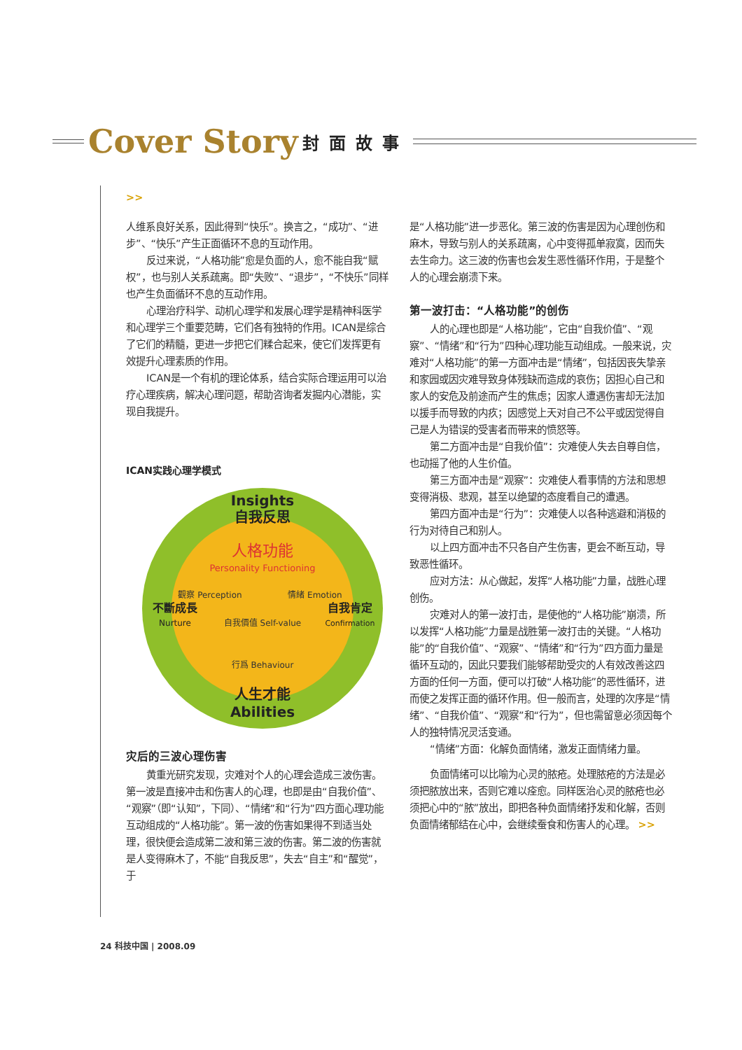Cover Story 封面故事
>>
人维系良好关系，因此得到“快乐”。换言之，“成功”、“进步”、“快乐”产生正面循环不息的互动作用。
反过来说，“人格功能”愈是负面的人，愈不能自我“赋权”，也与别人关系疏离。即“失败”、“退步”，“不快乐”同样也产生负面循环不息的互动作用。
心理治疗科学、动机心理学和发展心理学是精神科医学和心理学三个重要范畴，它们各有独特的作用。ICAN是综合了它们的精髓，更进一步把它们糅合起来，使它们发挥更有效提升心理素质的作用。
ICAN是一个有机的理论体系，结合实际合理运用可以治疗心理疾病，解决心理问题，帮助咨询者发掘内心潜能，实现自我提升。
ICAN实践心理学模式
Insights
自我反思
人格功能
Personality Functioning
觀察 Perception
情緒 Emotion
自我價值 Self-value
行爲 Behaviour
不斷成長
Nurture
自我肯定
Confirmation
人生才能
Abilities
灾后的三波心理伤害
黄重光研究发现，灾难对个人的心理会造成三波伤害。第一波是直接冲击和伤害人的心理，也即是由“自我价值”、“观察”（即“认知”，下同）、“情绪”和“行为”四方面心理功能互动组成的“人格功能”。第一波的伤害如果得不到适当处理，很快便会造成第二波和第三波的伤害。第二波的伤害就是人变得麻木了，不能“自我反思”，失去“自主”和“醒觉”，于
是“人格功能”进一步恶化。第三波的伤害是因为心理创伤和麻木，导致与别人的关系疏离，心中变得孤单寂寞，因而失去生命力。这三波的伤害也会发生恶性循环作用，于是整个人的心理会崩溃下来。
第一波打击：“人格功能”的创伤
人的心理也即是“人格功能”，它由“自我价值”、“观察”、“情绪”和“行为”四种心理功能互动组成。一般来说，灾难对“人格功能”的第一方面冲击是“情绪”，包括因丧失挚亲和家园或因灾难导致身体残缺而造成的哀伤；因担心自己和家人的安危及前途而产生的焦虑；因家人遭遇伤害却无法加以援手而导致的内疚；因感觉上天对自己不公平或因觉得自己是人为错误的受害者而带来的愤怒等。
第二方面冲击是“自我价值”：灾难使人失去自尊自信，也动摇了他的人生价值。
第三方面冲击是“观察”：灾难使人看事情的方法和思想变得消极、悲观，甚至以绝望的态度看自己的遭遇。
第四方面冲击是“行为”：灾难使人以各种逃避和消极的行为对待自己和别人。
以上四方面冲击不只各自产生伤害，更会不断互动，导致恶性循环。
应对方法：从心做起，发挥“人格功能”力量，战胜心理创伤。
灾难对人的第一波打击，是使他的“人格功能”崩溃，所以发挥“人格功能”力量是战胜第一波打击的关键。“人格功能”的“自我价值”、“观察”、“情绪”和“行为”四方面力量是循环互动的，因此只要我们能够帮助受灾的人有效改善这四方面的任何一方面，便可以打破“人格功能”的恶性循环，进而使之发挥正面的循环作用。但一般而言，处理的次序是“情绪”、“自我价值”、“观察”和“行为”，但也需留意必须因每个人的独特情况灵活变通。
“情绪”方面：化解负面情绪，激发正面情绪力量。
负面情绪可以比喻为心灵的脓疮。处理脓疮的方法是必须把脓放出来，否则它难以痊愈。同样医治心灵的脓疮也必须把心中的“脓”放出，即把各种负面情绪抒发和化解，否则负面情绪郁结在心中，会继续蚕食和伤害人的心理。 >>
24 科技中国 | 2008.09